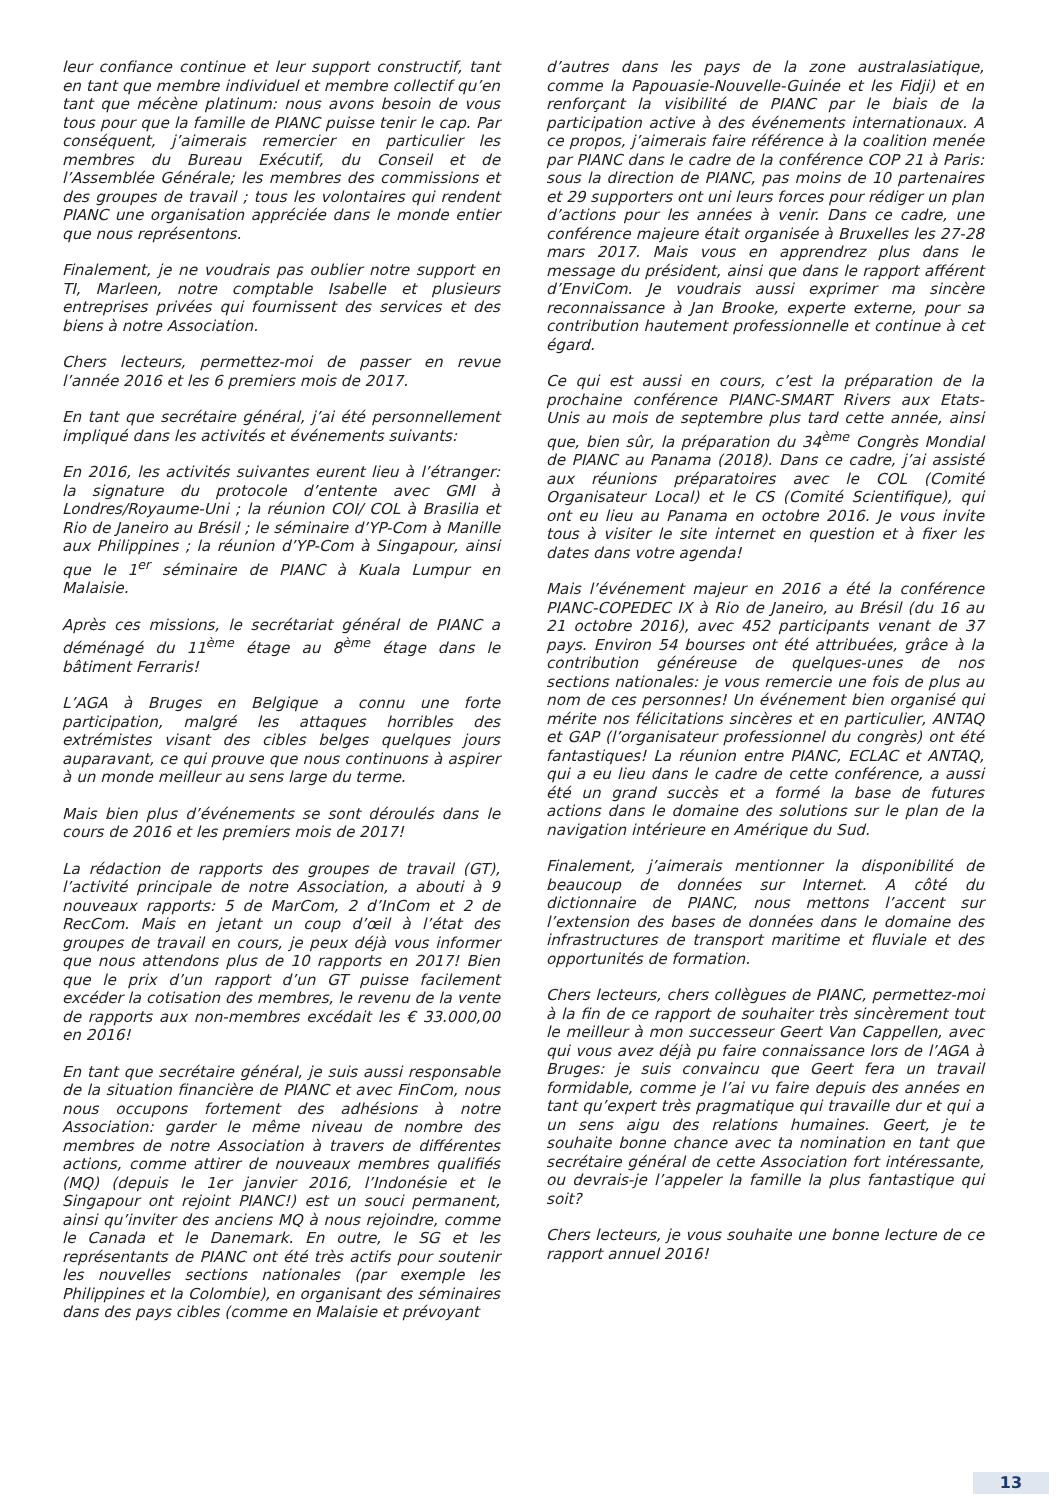leur confiance continue et leur support constructif, tant en tant que membre individuel et membre collectif qu’en tant que mécène platinum: nous avons besoin de vous tous pour que la famille de PIANC puisse tenir le cap. Par conséquent, j’aimerais remercier en particulier les membres du Bureau Exécutif, du Conseil et de l’Assemblée Générale; les membres des commissions et des groupes de travail ; tous les volontaires qui rendent PIANC une organisation appréciée dans le monde entier que nous représentons.
Finalement, je ne voudrais pas oublier notre support en TI, Marleen, notre comptable Isabelle et plusieurs entreprises privées qui fournissent des services et des biens à notre Association.
Chers lecteurs, permettez-moi de passer en revue l’année 2016 et les 6 premiers mois de 2017.
En tant que secrétaire général, j’ai été personnellement impliqué dans les activités et événements suivants:
En 2016, les activités suivantes eurent lieu à l’étranger: la signature du protocole d’entente avec GMI à Londres/Royaume-Uni ; la réunion COI/ COL à Brasilia et Rio de Janeiro au Brésil ; le séminaire d’YP-Com à Manille aux Philippines ; la réunion d’YP-Com à Singapour, ainsi que le 1<sup>er</sup> séminaire de PIANC à Kuala Lumpur en Malaisie.
Après ces missions, le secrétariat général de PIANC a déménagé du 11<sup>ème</sup> étage au 8<sup>ème</sup> étage dans le bâtiment Ferraris!
L’AGA à Bruges en Belgique a connu une forte participation, malgré les attaques horribles des extrémistes visant des cibles belges quelques jours auparavant, ce qui prouve que nous continuons à aspirer à un monde meilleur au sens large du terme.
Mais bien plus d’événements se sont déroulés dans le cours de 2016 et les premiers mois de 2017!
La rédaction de rapports des groupes de travail (GT), l’activité principale de notre Association, a abouti à 9 nouveaux rapports: 5 de MarCom, 2 d’InCom et 2 de RecCom. Mais en jetant un coup d’œil à l’état des groupes de travail en cours, je peux déjà vous informer que nous attendons plus de 10 rapports en 2017! Bien que le prix d’un rapport d’un GT puisse facilement excéder la cotisation des membres, le revenu de la vente de rapports aux non-membres excédait les € 33.000,00 en 2016!
En tant que secrétaire général, je suis aussi responsable de la situation financière de PIANC et avec FinCom, nous nous occupons fortement des adhésions à notre Association: garder le même niveau de nombre des membres de notre Association à travers de différentes actions, comme attirer de nouveaux membres qualifiés (MQ) (depuis le 1er janvier 2016, l’Indonésie et le Singapour ont rejoint PIANC!) est un souci permanent, ainsi qu’inviter des anciens MQ à nous rejoindre, comme le Canada et le Danemark. En outre, le SG et les représentants de PIANC ont été très actifs pour soutenir les nouvelles sections nationales (par exemple les Philippines et la Colombie), en organisant des séminaires dans des pays cibles (comme en Malaisie et prévoyant
d’autres dans les pays de la zone australasiatique, comme la Papouasie-Nouvelle-Guinée et les Fidji) et en renforçant la visibilité de PIANC par le biais de la participation active à des événements internationaux. A ce propos, j’aimerais faire référence à la coalition menée par PIANC dans le cadre de la conférence COP 21 à Paris: sous la direction de PIANC, pas moins de 10 partenaires et 29 supporters ont uni leurs forces pour rédiger un plan d’actions pour les années à venir. Dans ce cadre, une conférence majeure était organisée à Bruxelles les 27-28 mars 2017. Mais vous en apprendrez plus dans le message du président, ainsi que dans le rapport afférent d’EnviCom. Je voudrais aussi exprimer ma sincère reconnaissance à Jan Brooke, experte externe, pour sa contribution hautement professionnelle et continue à cet égard.
Ce qui est aussi en cours, c’est la préparation de la prochaine conférence PIANC-SMART Rivers aux Etats-Unis au mois de septembre plus tard cette année, ainsi que, bien sûr, la préparation du 34<sup>ème</sup> Congrès Mondial de PIANC au Panama (2018). Dans ce cadre, j’ai assisté aux réunions préparatoires avec le COL (Comité Organisateur Local) et le CS (Comité Scientifique), qui ont eu lieu au Panama en octobre 2016. Je vous invite tous à visiter le site internet en question et à fixer les dates dans votre agenda!
Mais l’événement majeur en 2016 a été la conférence PIANC-COPEDEC IX à Rio de Janeiro, au Brésil (du 16 au 21 octobre 2016), avec 452 participants venant de 37 pays. Environ 54 bourses ont été attribuées, grâce à la contribution généreuse de quelques-unes de nos sections nationales: je vous remercie une fois de plus au nom de ces personnes! Un événement bien organisé qui mérite nos félicitations sincères et en particulier, ANTAQ et GAP (l’organisateur professionnel du congrès) ont été fantastiques! La réunion entre PIANC, ECLAC et ANTAQ, qui a eu lieu dans le cadre de cette conférence, a aussi été un grand succès et a formé la base de futures actions dans le domaine des solutions sur le plan de la navigation intérieure en Amérique du Sud.
Finalement, j’aimerais mentionner la disponibilité de beaucoup de données sur Internet. A côté du dictionnaire de PIANC, nous mettons l’accent sur l’extension des bases de données dans le domaine des infrastructures de transport maritime et fluviale et des opportunités de formation.
Chers lecteurs, chers collègues de PIANC, permettez-moi à la fin de ce rapport de souhaiter très sincèrement tout le meilleur à mon successeur Geert Van Cappellen, avec qui vous avez déjà pu faire connaissance lors de l’AGA à Bruges: je suis convaincu que Geert fera un travail formidable, comme je l’ai vu faire depuis des années en tant qu’expert très pragmatique qui travaille dur et qui a un sens aigu des relations humaines. Geert, je te souhaite bonne chance avec ta nomination en tant que secrétaire général de cette Association fort intéressante, ou devrais-je l’appeler la famille la plus fantastique qui soit?
Chers lecteurs, je vous souhaite une bonne lecture de ce rapport annuel 2016!
13